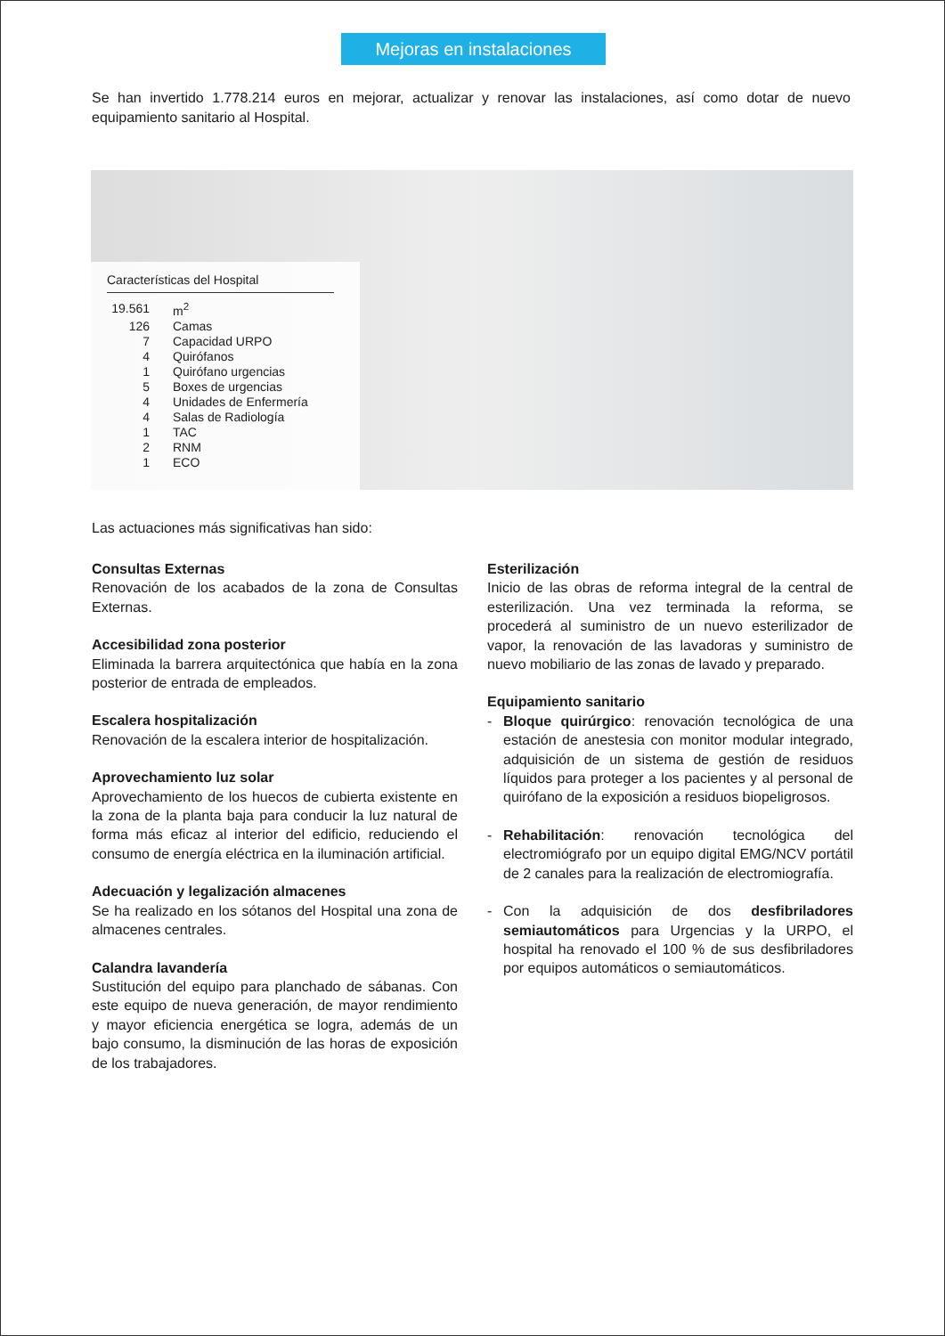Mejoras en instalaciones
Se han invertido 1.778.214 euros en mejorar, actualizar y renovar las instalaciones, así como dotar de nuevo equipamiento sanitario al Hospital.
Características del Hospital
| 19.561 | m<sup>2</sup> |
| 126 | Camas |
| 7 | Capacidad URPO |
| 4 | Quirófanos |
| 1 | Quirófano urgencias |
| 5 | Boxes de urgencias |
| 4 | Unidades de Enfermería |
| 4 | Salas de Radiología |
| 1 | TAC |
| 2 | RNM |
| 1 | ECO |
Las actuaciones más significativas han sido:
Consultas Externas
Renovación de los acabados de la zona de Consultas Externas.
Accesibilidad zona posterior
Eliminada la barrera arquitectónica que había en la zona posterior de entrada de empleados.
Escalera hospitalización
Renovación de la escalera interior de hospitalización.
Aprovechamiento luz solar
Aprovechamiento de los huecos de cubierta existente en la zona de la planta baja para conducir la luz natural de forma más eficaz al interior del edificio, reduciendo el consumo de energía eléctrica en la iluminación artificial.
Adecuación y legalización almacenes
Se ha realizado en los sótanos del Hospital una zona de almacenes centrales.
Calandra lavandería
Sustitución del equipo para planchado de sábanas. Con este equipo de nueva generación, de mayor rendimiento y mayor eficiencia energética se logra, además de un bajo consumo, la disminución de las horas de exposición de los trabajadores.
Esterilización
Inicio de las obras de reforma integral de la central de esterilización. Una vez terminada la reforma, se procederá al suministro de un nuevo esterilizador de vapor, la renovación de las lavadoras y suministro de nuevo mobiliario de las zonas de lavado y preparado.
Equipamiento sanitario
- Bloque quirúrgico: renovación tecnológica de una estación de anestesia con monitor modular integrado, adquisición de un sistema de gestión de residuos líquidos para proteger a los pacientes y al personal de quirófano de la exposición a residuos biopeligrosos.
- Rehabilitación: renovación tecnológica del electromiógrafo por un equipo digital EMG/NCV portátil de 2 canales para la realización de electromiografía.
- Con la adquisición de dos desfibriladores semiautomáticos para Urgencias y la URPO, el hospital ha renovado el 100 % de sus desfibriladores por equipos automáticos o semiautomáticos.